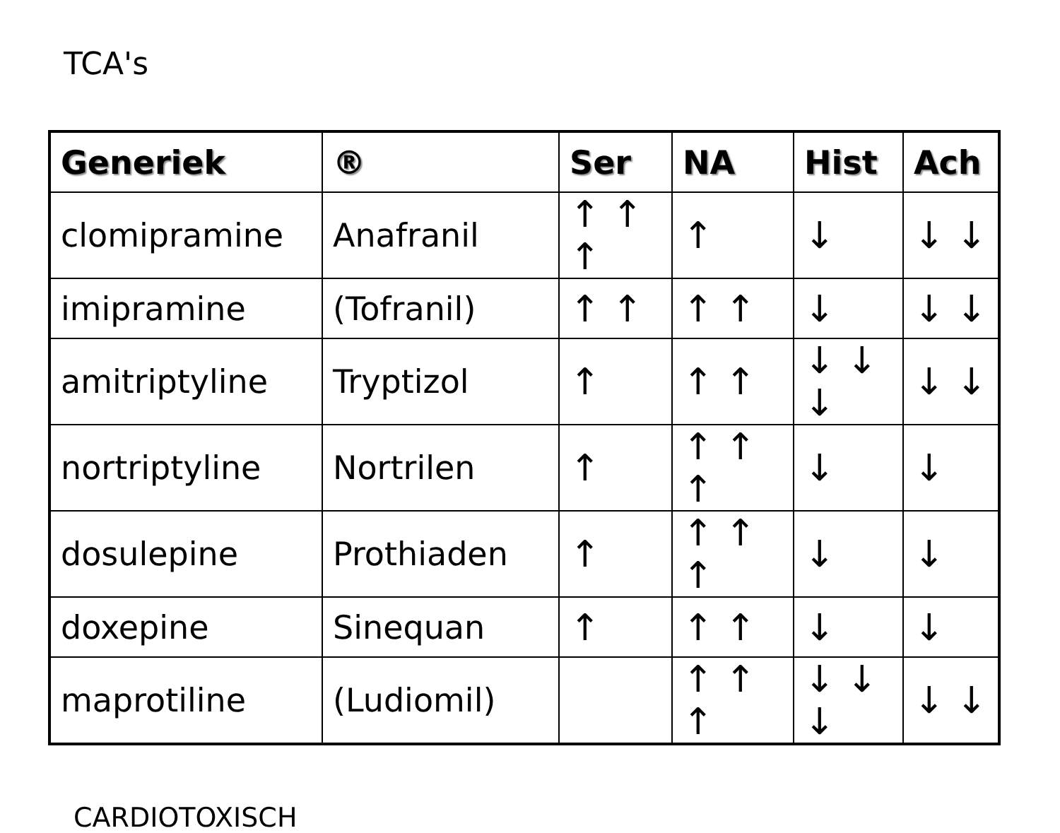TCA's
| Generiek | ® | Ser | NA | Hist | Ach |
| --- | --- | --- | --- | --- | --- |
| clomipramine | Anafranil | ↑ ↑ ↑ | ↑ | ↓ | ↓ ↓ |
| imipramine | (Tofranil) | ↑ ↑ | ↑ ↑ | ↓ | ↓ ↓ |
| amitriptyline | Tryptizol | ↑ | ↑ ↑ | ↓ ↓ ↓ | ↓ ↓ |
| nortriptyline | Nortrilen | ↑ | ↑ ↑ ↑ | ↓ | ↓ |
| dosulepine | Prothiaden | ↑ | ↑ ↑ ↑ | ↓ | ↓ |
| doxepine | Sinequan | ↑ | ↑ ↑ | ↓ | ↓ |
| maprotiline | (Ludiomil) | | ↑ ↑ ↑ | ↓ ↓ ↓ | ↓ ↓ |
CARDIOTOXISCH